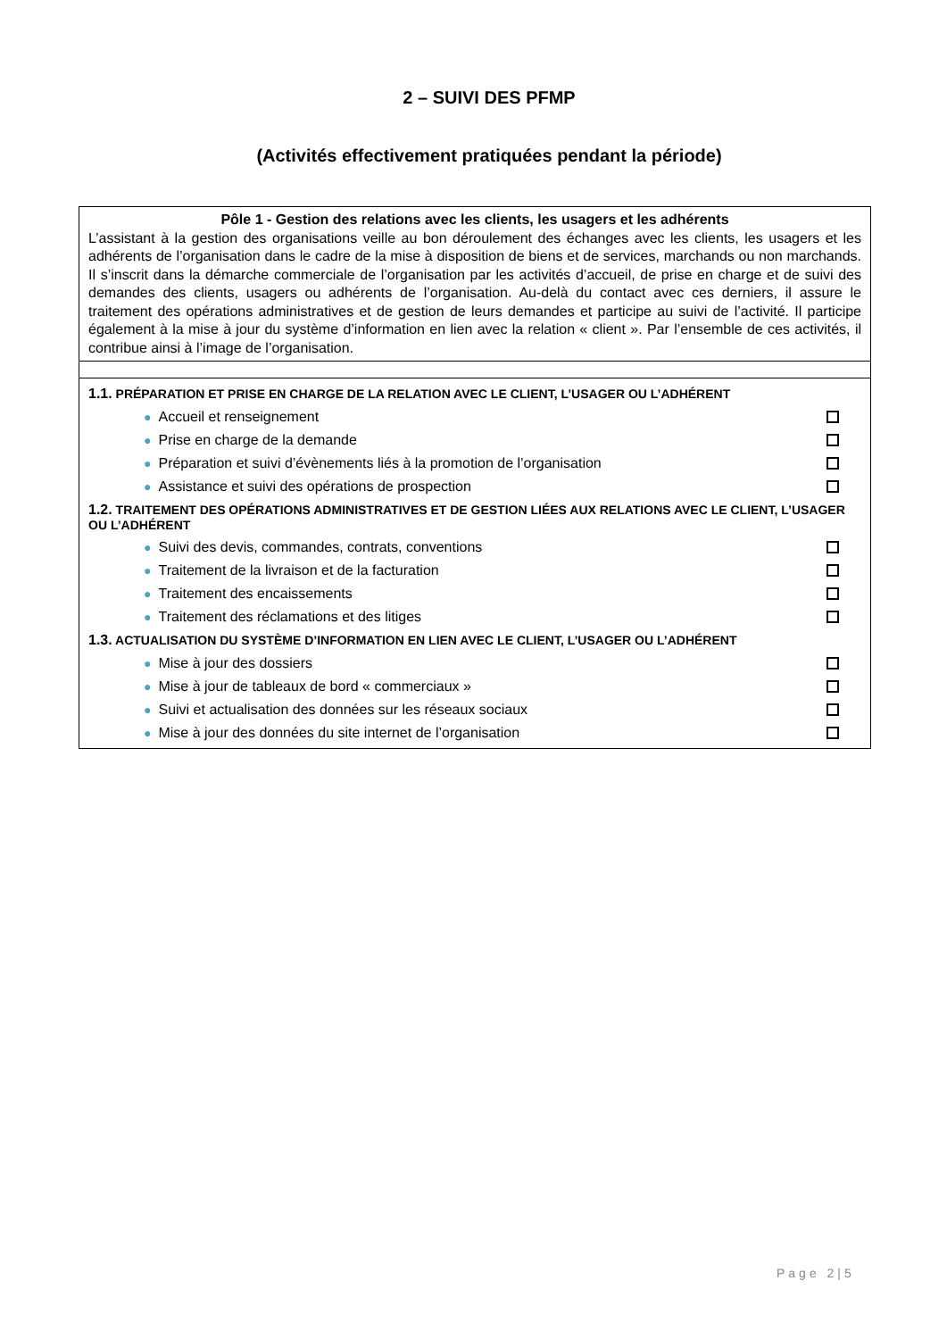2 – SUIVI DES PFMP
(Activités effectivement pratiquées pendant la période)
| Pôle 1 - Gestion des relations avec les clients, les usagers et les adhérents L’assistant à la gestion des organisations veille au bon déroulement des échanges avec les clients, les usagers et les adhérents de l’organisation dans le cadre de la mise à disposition de biens et de services, marchands ou non marchands. Il s’inscrit dans la démarche commerciale de l’organisation par les activités d’accueil, de prise en charge et de suivi des demandes des clients, usagers ou adhérents de l’organisation. Au-delà du contact avec ces derniers, il assure le traitement des opérations administratives et de gestion de leurs demandes et participe au suivi de l’activité. Il participe également à la mise à jour du système d’information en lien avec la relation « client ». Par l’ensemble de ces activités, il contribue ainsi à l’image de l’organisation. |
| 1.1. PRÉPARATION ET PRISE EN CHARGE DE LA RELATION AVEC LE CLIENT, L’USAGER OU L’ADHÉRENT ● Accueil et renseignement ● Prise en charge de la demande ● Préparation et suivi d’évènements liés à la promotion de l’organisation ● Assistance et suivi des opérations de prospection 1.2. TRAITEMENT DES OPÉRATIONS ADMINISTRATIVES ET DE GESTION LIÉES AUX RELATIONS AVEC LE CLIENT, L’USAGER OU L’ADHÉRENT ● Suivi des devis, commandes, contrats, conventions ● Traitement de la livraison et de la facturation ● Traitement des encaissements ● Traitement des réclamations et des litiges 1.3. ACTUALISATION DU SYSTÈME D’INFORMATION EN LIEN AVEC LE CLIENT, L’USAGER OU L’ADHÉRENT ● Mise à jour des dossiers ● Mise à jour de tableaux de bord « commerciaux » ● Suivi et actualisation des données sur les réseaux sociaux ● Mise à jour des données du site internet de l’organisation |
Page 2|5